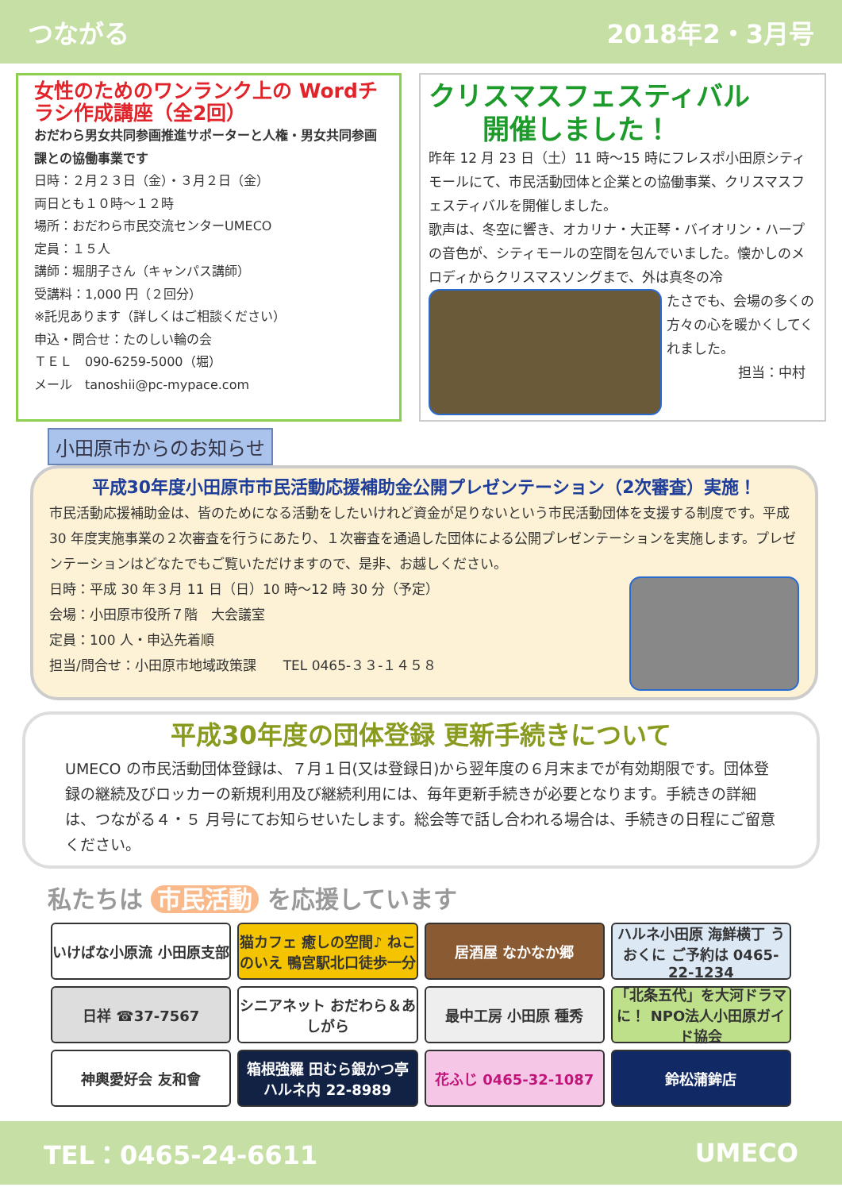つながる 2018年2・3月号
女性のためのワンランク上の Wordチラシ作成講座（全2回）
おだわら男女共同参画推進サポーターと人権・男女共同参画課との協働事業です
日時：２月２３日（金）・３月２日（金）
両日とも１０時～１２時
場所：おだわら市民交流センターUMECO
定員：１５人
講師：堀朋子さん（キャンパス講師）
受講料：1,000 円（２回分）
※託児あります（詳しくはご相談ください）
申込・問合せ：たのしい輪の会
ＴＥＬ　090-6259-5000（堀）
メール　tanoshii@pc-mypace.com
クリスマスフェスティバル
　　開催しました！
昨年 12 月 23 日（土）11 時～15 時にフレスポ小田原シティモールにて、市民活動団体と企業との協働事業、クリスマスフェスティバルを開催しました。
歌声は、冬空に響き、オカリナ・大正琴・バイオリン・ハープの音色が、シティモールの空間を包んでいました。懐かしのメロディからクリスマスソングまで、外は真冬の冷
たさでも、会場の多くの方々の心を暖かくしてくれました。
担当：中村
小田原市からのお知らせ
平成30年度小田原市市民活動応援補助金公開プレゼンテーション（2次審査）実施！
市民活動応援補助金は、皆のためになる活動をしたいけれど資金が足りないという市民活動団体を支援する制度です。平成 30 年度実施事業の２次審査を行うにあたり、１次審査を通過した団体による公開プレゼンテーションを実施します。プレゼンテーションはどなたでもご覧いただけますので、是非、お越しください。
日時：平成 30 年３月 11 日（日）10 時～12 時 30 分（予定）
会場：小田原市役所７階　大会議室
定員：100 人・申込先着順
担当/問合せ：小田原市地域政策課　　TEL 0465-３３-１４５８
平成30年度の団体登録 更新手続きについて
UMECO の市民活動団体登録は、７月１日(又は登録日)から翌年度の６月末までが有効期限です。団体登録の継続及びロッカーの新規利用及び継続利用には、毎年更新手続きが必要となります。手続きの詳細は、つながる４・５ 月号にてお知らせいたします。総会等で話し合われる場合は、手続きの日程にご留意ください。
私たちは 市民活動 を応援しています
いけばな小原流 小田原支部
猫カフェ 癒しの空間♪ ねこのいえ 鴨宮駅北口徒歩一分
居酒屋 なかなか郷
ハルネ小田原 海鮮横丁 うおくに ご予約は 0465-22-1234
日祥 ☎37-7567
シニアネット おだわら＆あしがら
最中工房 小田原 種秀
「北条五代」を大河ドラマに！ NPO法人小田原ガイド協会
神輿愛好会 友和會
箱根強羅 田むら銀かつ亭 ハルネ内 22-8989
花ふじ 0465-32-1087
鈴松蒲鉾店
TEL：0465-24-6611 UMECO